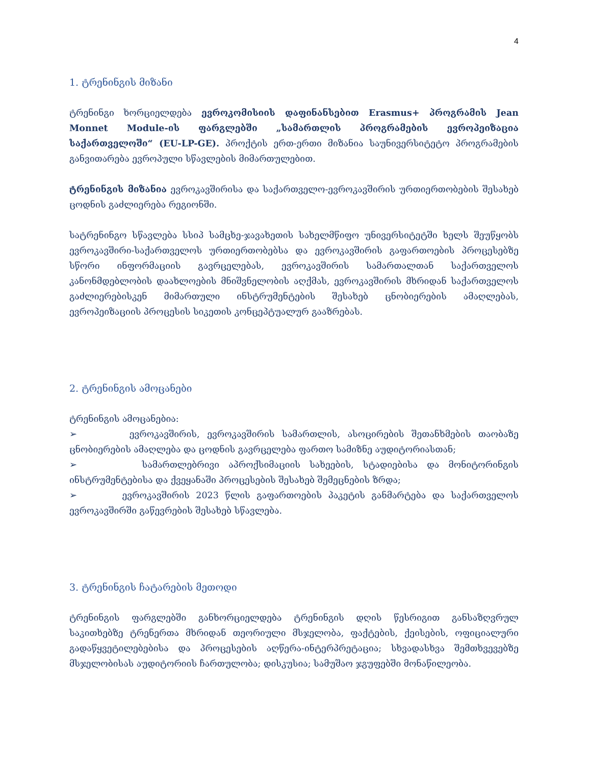4
1. ტრენინგის მიზანი
ტრენინგი ხორციელდება ევროკომისიის დაფინანსებით Erasmus+ პროგრამის Jean Monnet Module-ის ფარგლებში „სამართლის პროგრამების ევროპეიზაცია საქართველოში“ (EU-LP-GE). პროქტის ერთ-ერთი მიზანია საუნივერსიტეტო პროგრამების განვითარება ევროპული სწავლების მიმართულებით.
ტრენინგის მიზანია ევროკავშირისა და საქართველო-ევროკავშირის ურთიერთობების შესახებ ცოდნის გაძლიერება რეგიონში.
სატრენინგო სწავლება სსიპ სამცხე-ჯავახეთის სახელმწიფო უნივერსიტეტში ხელს შეუწყობს ევროკავშირი-საქართველოს ურთიერთობებსა და ევროკავშირის გაფართოების პროცესებზე სწორი ინფორმაციის გავრცელებას, ევროკავშირის სამართალთან საქართველოს კანონმდებლობის დაახლოების მნიშვნელობის აღქმას, ევროკავშირის მხრიდან საქართველოს გაძლიერებისკენ მიმართული ინსტრუმენტების შესახებ ცნობიერების ამაღლებას, ევროპეიზაციის პროცესის სიკეთის კონცეპტუალურ გააზრებას.
2. ტრენინგის ამოცანები
ტრენინგის ამოცანებია:
➢ ევროკავშირის, ევროკავშირის სამართლის, ასოცირების შეთანხმების თაობაზე ცნობიერების ამაღლება და ცოდნის გავრცელება ფართო სამიზნე აუდიტორიასთან;
➢ სამართლებრივი აპროქსიმაციის სახეების, სტადიებისა და მონიტორინგის ინსტრუმენტებისა და ქვეყანაში პროცესების შესახებ შემეცნების ზრდა;
➢ ევროკავშირის 2023 წლის გაფართოების პაკეტის განმარტება და საქართველოს ევროკავშირში გაწევრების შესახებ სწავლება.
3. ტრენინგის ჩატარების მეთოდი
ტრენინგის ფარგლებში განხორციელდება ტრენინგის დღის წესრიგით განსაზღვრულ საკითხებზე ტრენერთა მხრიდან თეორიული მსჯელობა, ფაქტების, ქეისების, ოფიციალური გადაწყვეტილებებისა და პროცესების აღწერა-ინტერპრეტაცია; სხვადასხვა შემთხვევებზე მსჯელობისას აუდიტორიის ჩართულობა; დისკუსია; სამუშაო ჯგუფებში მონაწილეობა.